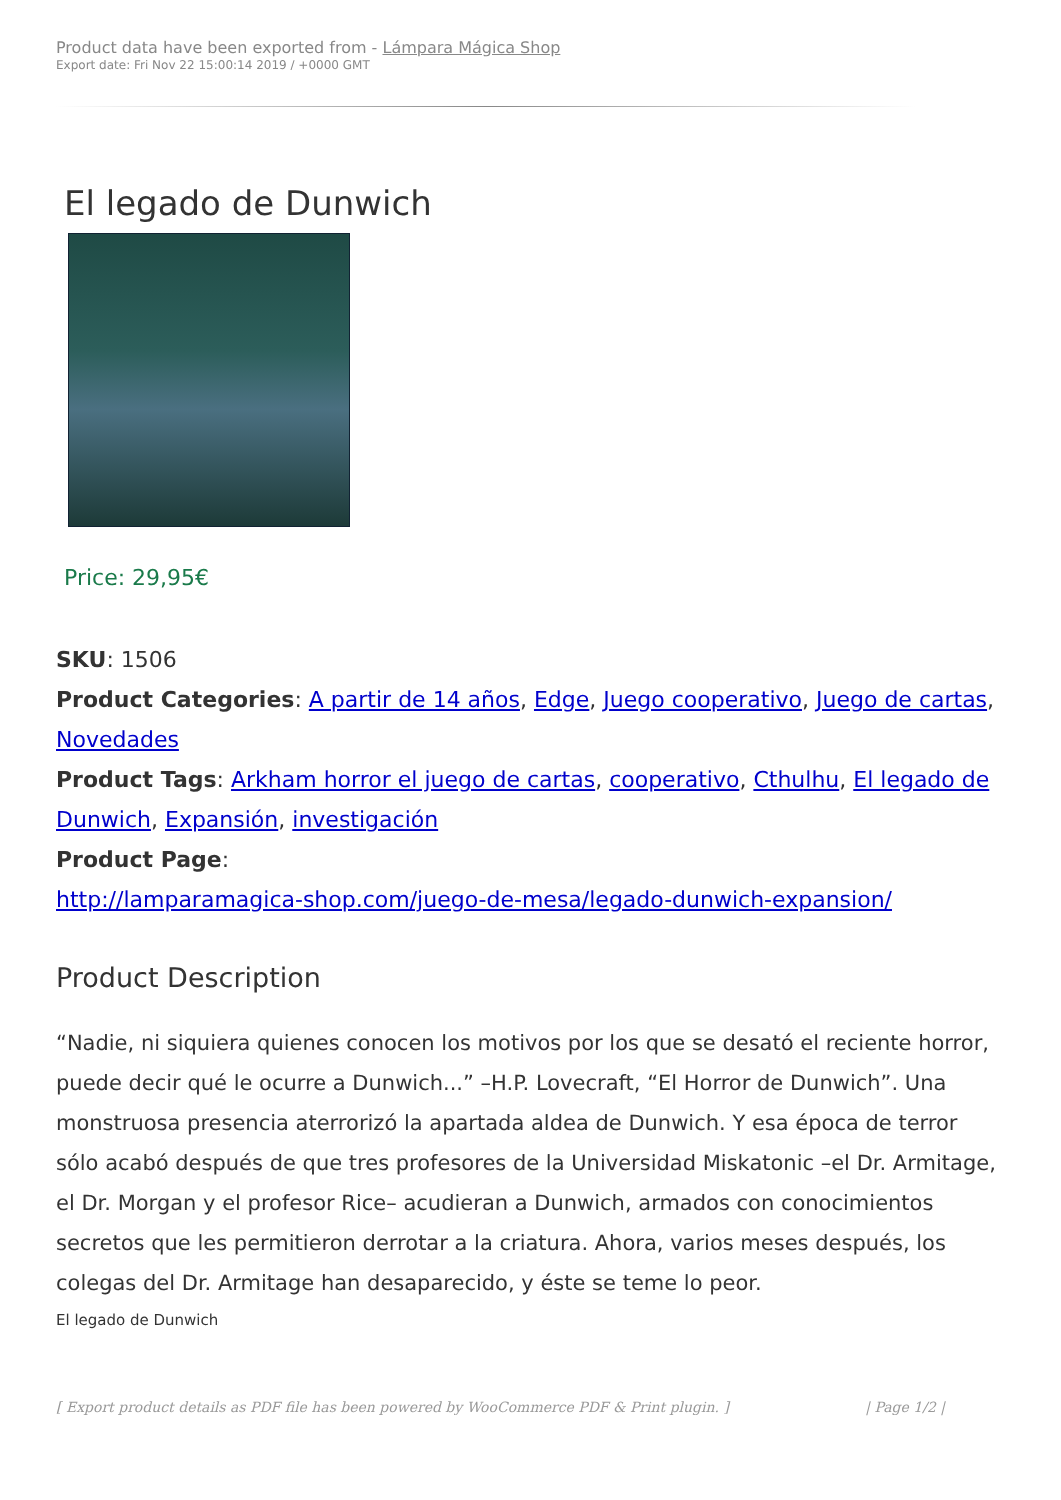Product data have been exported from - Lámpara Mágica Shop
Export date: Fri Nov 22 15:00:14 2019 / +0000 GMT
El legado de Dunwich
Price: 29,95€
SKU: 1506
Product Categories: A partir de 14 años, Edge, Juego cooperativo, Juego de cartas, Novedades
Product Tags: Arkham horror el juego de cartas, cooperativo, Cthulhu, El legado de Dunwich, Expansión, investigación
Product Page:
http://lamparamagica-shop.com/juego-de-mesa/legado-dunwich-expansion/
Product Description
“Nadie, ni siquiera quienes conocen los motivos por los que se desató el reciente horror, puede decir qué le ocurre a Dunwich...” –H.P. Lovecraft, “El Horror de Dunwich”. Una monstruosa presencia aterrorizó la apartada aldea de Dunwich. Y esa época de terror sólo acabó después de que tres profesores de la Universidad Miskatonic –el Dr. Armitage, el Dr. Morgan y el profesor Rice– acudieran a Dunwich, armados con conocimientos secretos que les permitieron derrotar a la criatura. Ahora, varios meses después, los colegas del Dr. Armitage han desaparecido, y éste se teme lo peor.
El legado de Dunwich
[ Export product details as PDF file has been powered by WooCommerce PDF & Print plugin. ] | Page 1/2 |